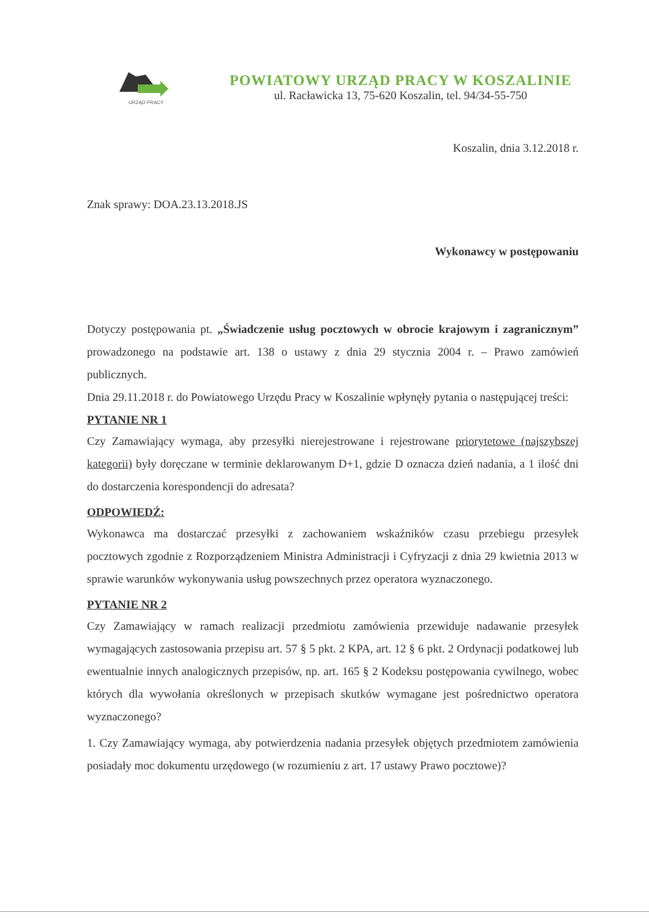URZĄD PRACY
POWIATOWY URZĄD PRACY W KOSZALINIE
ul. Racławicka 13, 75-620 Koszalin, tel. 94/34-55-750
Koszalin, dnia 3.12.2018 r.
Znak sprawy: DOA.23.13.2018.JS
Wykonawcy w postępowaniu
Dotyczy postępowania pt. „Świadczenie usług pocztowych w obrocie krajowym i zagranicznym” prowadzonego na podstawie art. 138 o ustawy z dnia 29 stycznia 2004 r. – Prawo zamówień publicznych.
Dnia 29.11.2018 r. do Powiatowego Urzędu Pracy w Koszalinie wpłynęły pytania o następującej treści:
PYTANIE NR 1
Czy Zamawiający wymaga, aby przesyłki nierejestrowane i rejestrowane priorytetowe (najszybszej kategorii) były doręczane w terminie deklarowanym D+1, gdzie D oznacza dzień nadania, a 1 ilość dni do dostarczenia korespondencji do adresata?
ODPOWIEDŹ:
Wykonawca ma dostarczać przesyłki z zachowaniem wskaźników czasu przebiegu przesyłek pocztowych zgodnie z Rozporządzeniem Ministra Administracji i Cyfryzacji z dnia 29 kwietnia 2013 w sprawie warunków wykonywania usług powszechnych przez operatora wyznaczonego.
PYTANIE NR 2
Czy Zamawiający w ramach realizacji przedmiotu zamówienia przewiduje nadawanie przesyłek wymagających zastosowania przepisu art. 57 § 5 pkt. 2 KPA, art. 12 § 6 pkt. 2 Ordynacji podatkowej lub ewentualnie innych analogicznych przepisów, np. art. 165 § 2 Kodeksu postępowania cywilnego, wobec których dla wywołania określonych w przepisach skutków wymagane jest pośrednictwo operatora wyznaczonego?
1. Czy Zamawiający wymaga, aby potwierdzenia nadania przesyłek objętych przedmiotem zamówienia posiadały moc dokumentu urzędowego (w rozumieniu z art. 17 ustawy Prawo pocztowe)?